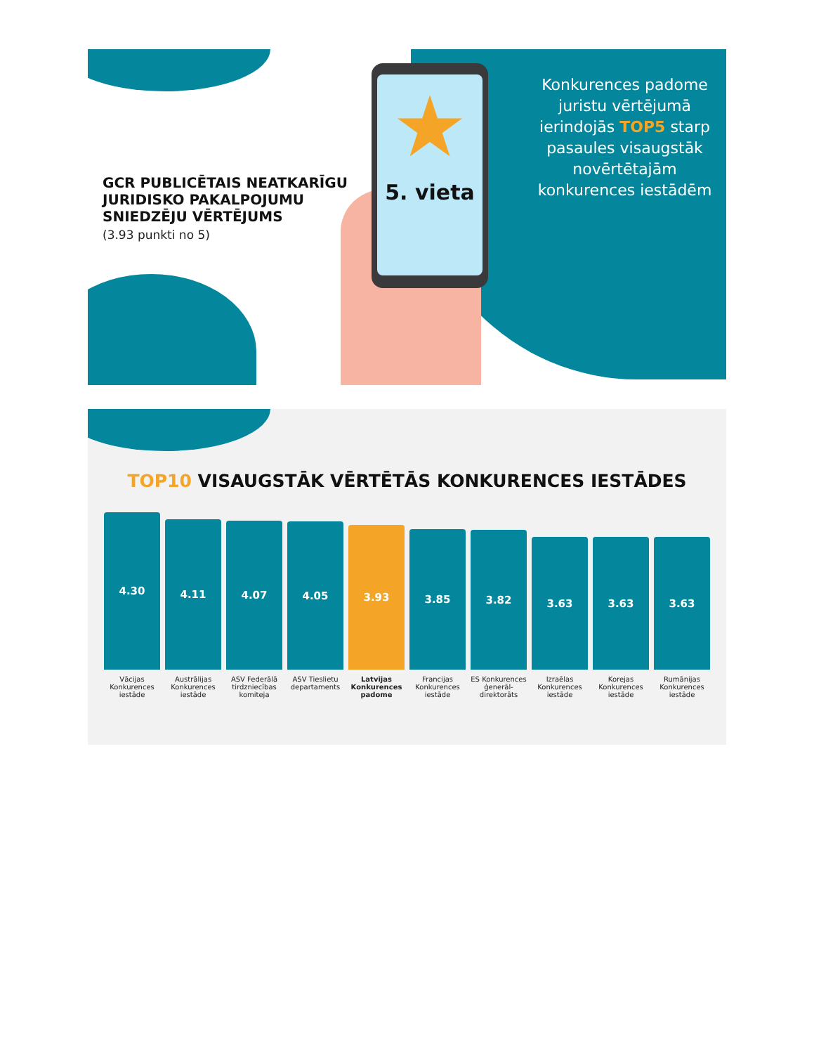GCR PUBLICĒTAIS NEATKARĪGU JURIDISKO PAKALPOJUMU SNIEDZĒJU VĒRTĒJUMS
(3.93 punkti no 5)
★
5. vieta
Konkurences padome juristu vērtējumā ierindojās TOP5 starp pasaules visaugstāk novērtētajām konkurences iestādēm
TOP10 VISAUGSTĀK VĒRTĒTĀS KONKURENCES IESTĀDES
4.30
4.11
4.07
4.05
3.93
3.85
3.82
3.63
3.63
3.63
Vācijas Konkurences iestāde
Austrālijas Konkurences iestāde
ASV Federālā tirdzniecības komiteja
ASV Tieslietu departaments
Latvijas Konkurences padome
Francijas Konkurences iestāde
ES Konkurences ģenerāl-direktorāts
Izraēlas Konkurences iestāde
Korejas Konkurences iestāde
Rumānijas Konkurences iestāde